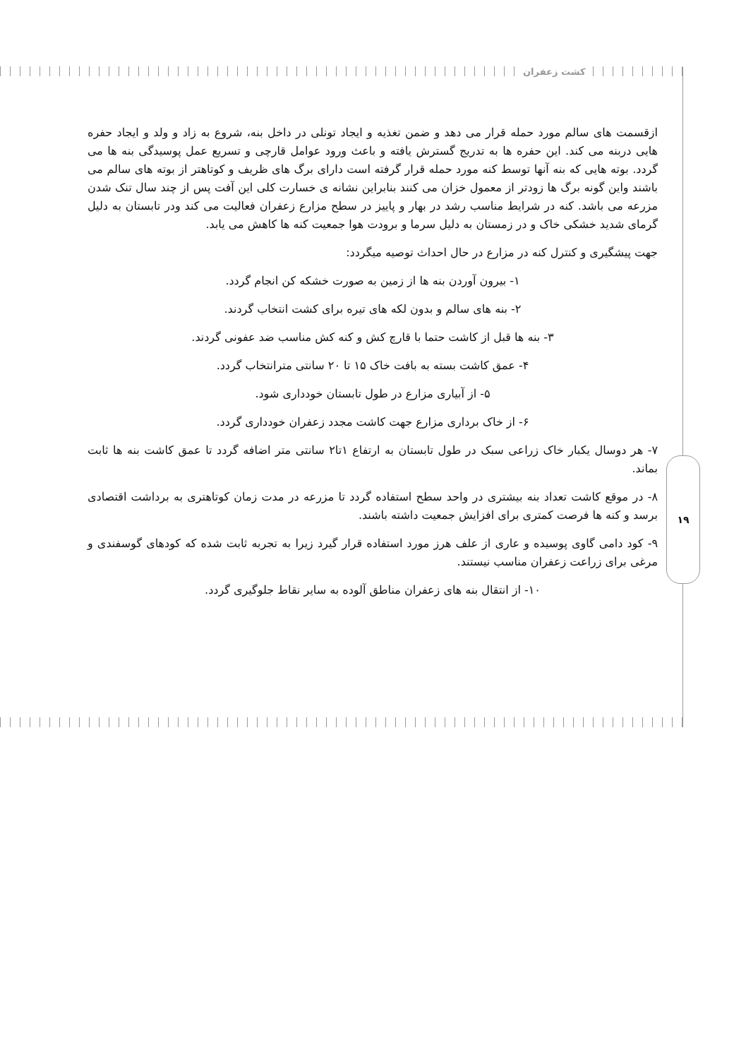کشت زعفران
۱۹
ازقسمت های سالم مورد حمله قرار می دهد و ضمن تغذیه و ایجاد تونلی در داخل بنه، شروع به زاد و ولد و ایجاد حفره هایی دربنه می کند. این حفره ها به تدریج گسترش یافته و باعث ورود عوامل قارچی و تسریع عمل پوسیدگی بنه ها می گردد. بوته هایی که بنه آنها توسط کنه مورد حمله قرار گرفته است دارای برگ های ظریف و کوتاهتر از بوته های سالم می باشند واین گونه برگ ها زودتر از معمول خزان می کنند بنابراین نشانه ی خسارت کلی این آفت پس از چند سال تنک شدن مزرعه می باشد. کنه در شرایط مناسب رشد در بهار و پاییز در سطح مزارع زعفران فعالیت می کند ودر تابستان به دلیل گرمای شدید خشکی خاک و در زمستان به دلیل سرما و برودت هوا جمعیت کنه ها کاهش می یابد.
جهت پیشگیری و کنترل کنه در مزارع در حال احداث توصیه میگردد:
۱- بیرون آوردن بنه ها از زمین به صورت خشکه کن انجام گردد.
۲- بنه های سالم و بدون لکه های تیره برای کشت انتخاب گردند.
۳- بنه ها قبل از کاشت حتما با قارچ کش و کنه کش مناسب ضد عفونی گردند.
۴- عمق کاشت بسته به بافت خاک ۱۵ تا ۲۰ سانتی مترانتخاب گردد.
۵- از آبیاری مزارع در طول تابستان خودداری شود.
۶- از خاک برداری مزارع جهت کاشت مجدد زعفران خودداری گردد.
۷- هر دوسال یکبار خاک زراعی سبک در طول تابستان به ارتفاع ۱تا۲ سانتی متر اضافه گردد تا عمق کاشت بنه ها ثابت بماند.
۸- در موقع کاشت تعداد بنه بیشتری در واحد سطح استفاده گردد تا مزرعه در مدت زمان کوتاهتری به برداشت اقتصادی برسد و کنه ها فرصت کمتری برای افزایش جمعیت داشته باشند.
۹- کود دامی گاوی پوسیده و عاری از علف هرز مورد استفاده قرار گیرد زیرا به تجربه ثابت شده که کودهای گوسفندی و مرغی برای زراعت زعفران مناسب نیستند.
۱۰- از انتقال بنه های زعفران مناطق آلوده به سایر نقاط جلوگیری گردد.